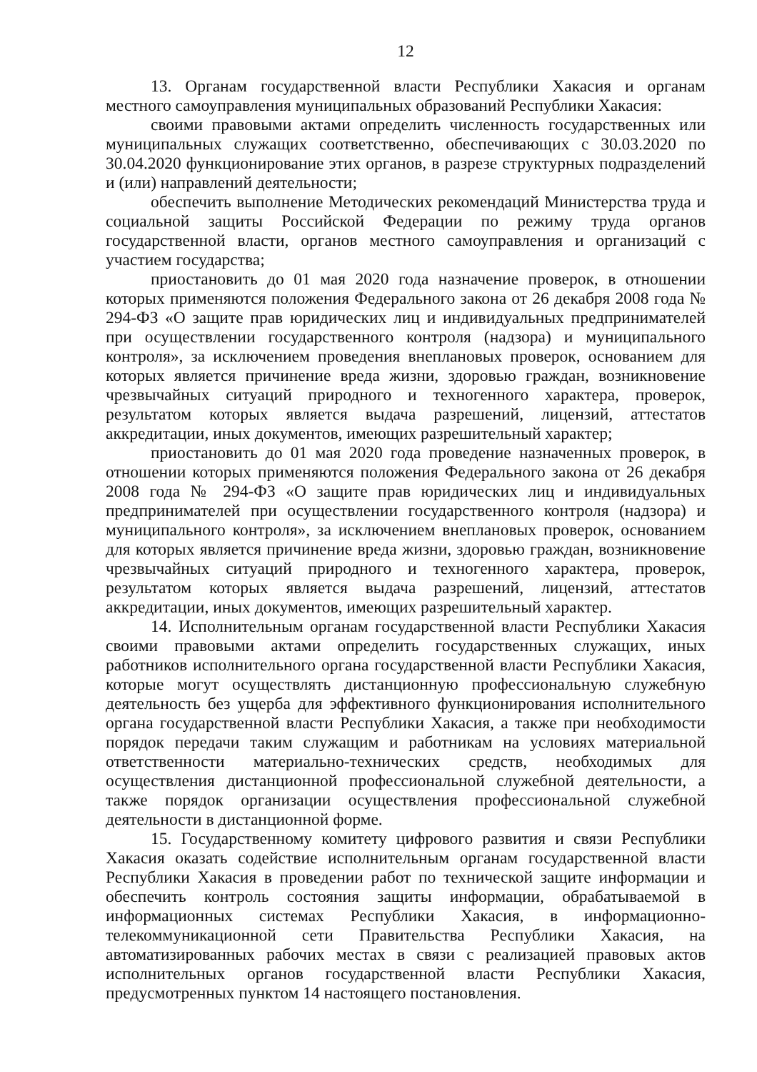12
13. Органам государственной власти Республики Хакасия и органам местного самоуправления муниципальных образований Республики Хакасия:
своими правовыми актами определить численность государственных или муниципальных служащих соответственно, обеспечивающих с 30.03.2020 по 30.04.2020 функционирование этих органов, в разрезе структурных подразделений и (или) направлений деятельности;
обеспечить выполнение Методических рекомендаций Министерства труда и социальной защиты Российской Федерации по режиму труда органов государственной власти, органов местного самоуправления и организаций с участием государства;
приостановить до 01 мая 2020 года назначение проверок, в отношении которых применяются положения Федерального закона от 26 декабря 2008 года № 294-ФЗ «О защите прав юридических лиц и индивидуальных предпринимателей при осуществлении государственного контроля (надзора) и муниципального контроля», за исключением проведения внеплановых проверок, основанием для которых является причинение вреда жизни, здоровью граждан, возникновение чрезвычайных ситуаций природного и техногенного характера, проверок, результатом которых является выдача разрешений, лицензий, аттестатов аккредитации, иных документов, имеющих разрешительный характер;
приостановить до 01 мая 2020 года проведение назначенных проверок, в отношении которых применяются положения Федерального закона от 26 декабря 2008 года № 294-ФЗ «О защите прав юридических лиц и индивидуальных предпринимателей при осуществлении государственного контроля (надзора) и муниципального контроля», за исключением внеплановых проверок, основанием для которых является причинение вреда жизни, здоровью граждан, возникновение чрезвычайных ситуаций природного и техногенного характера, проверок, результатом которых является выдача разрешений, лицензий, аттестатов аккредитации, иных документов, имеющих разрешительный характер.
14. Исполнительным органам государственной власти Республики Хакасия своими правовыми актами определить государственных служащих, иных работников исполнительного органа государственной власти Республики Хакасия, которые могут осуществлять дистанционную профессиональную служебную деятельность без ущерба для эффективного функционирования исполнительного органа государственной власти Республики Хакасия, а также при необходимости порядок передачи таким служащим и работникам на условиях материальной ответственности материально-технических средств, необходимых для осуществления дистанционной профессиональной служебной деятельности, а также порядок организации осуществления профессиональной служебной деятельности в дистанционной форме.
15. Государственному комитету цифрового развития и связи Республики Хакасия оказать содействие исполнительным органам государственной власти Республики Хакасия в проведении работ по технической защите информации и обеспечить контроль состояния защиты информации, обрабатываемой в информационных системах Республики Хакасия, в информационно-телекоммуникационной сети Правительства Республики Хакасия, на автоматизированных рабочих местах в связи с реализацией правовых актов исполнительных органов государственной власти Республики Хакасия, предусмотренных пунктом 14 настоящего постановления.